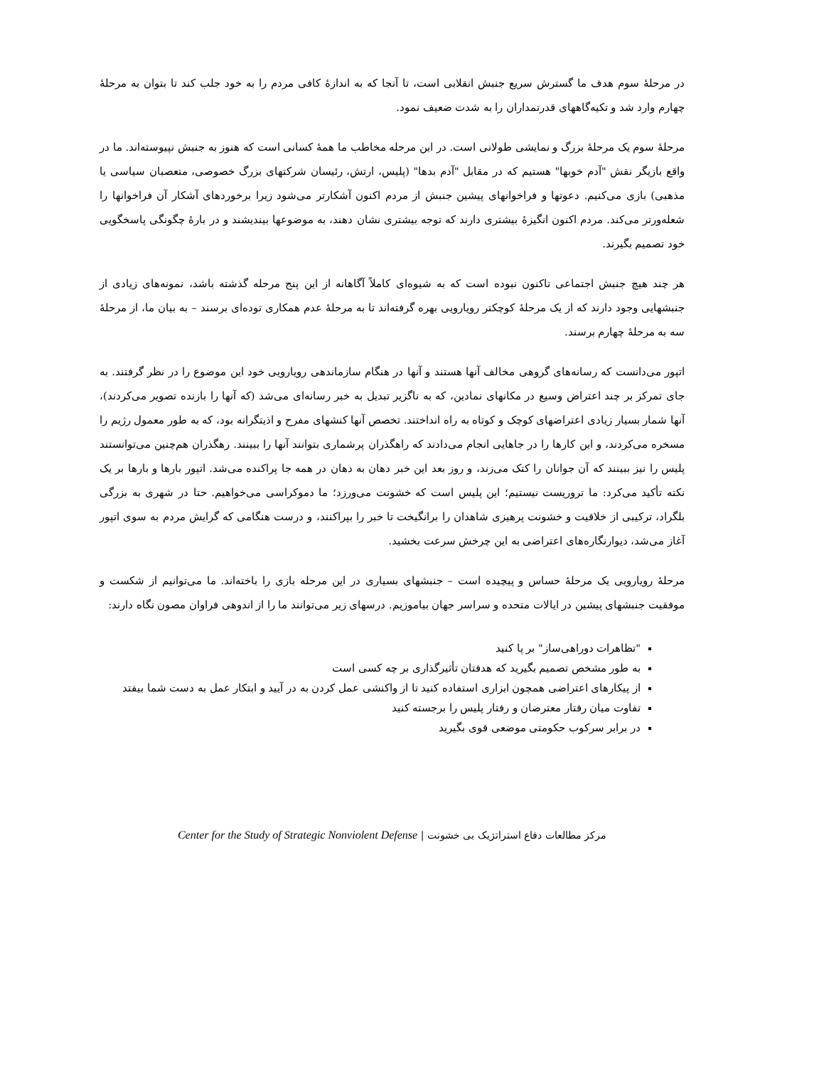در مرحلهٔ سوم هدف ما گسترش سریع جنبش انقلابی است، تا آنجا که به اندازهٔ کافی مردم را به خود جلب کند تا بتوان به مرحلهٔ چهارم وارد شد و تکیه‌گاههای قدرتمداران را به شدت ضعیف نمود.
مرحلهٔ سوم یک مرحلهٔ بزرگ و نمایشی طولانی است. در این مرحله مخاطب ما همهٔ کسانی است که هنوز به جنبش نپیوسته‌اند. ما در واقع بازیگر نقش "آدم خوبها" هستیم که در مقابل "آدم بدها" (پلیس، ارتش، رئیسان شرکتهای بزرگ خصوصی، متعصبان سیاسی یا مذهبی) بازی می‌کنیم. دعوتها و فراخوانهای پیشین جنبش از مردم اکنون آشکارتر می‌شود زیرا برخوردهای آشکار آن فراخوانها را شعله‌ورتر می‌کند. مردم اکنون انگیزهٔ بیشتری دارند که توجه بیشتری نشان دهند، به موضوعها بیندیشند و در بارهٔ چگونگی پاسخگویی خود تصمیم بگیرند.
هر چند هیچ جنبش اجتماعی تاکنون نبوده است که به شیوه‌ای کاملاً آگاهانه از این پنج مرحله گذشته باشد، نمونه‌های زیادی از جنبشهایی وجود دارند که از یک مرحلهٔ کوچکتر رویارویی بهره گرفته‌اند تا به مرحلهٔ عدم همکاری توده‌ای برسند – به بیان ما، از مرحلهٔ سه به مرحلهٔ چهارم برسند.
اتپور می‌دانست که رسانه‌های گروهی مخالف آنها هستند و آنها در هنگام سازماندهی رویارویی خود این موضوع را در نظر گرفتند. به جای تمرکز بر چند اعتراض وسیع در مکانهای نمادین، که به ناگزیر تبدیل به خبر رسانه‌ای می‌شد (که آنها را بازنده تصویر می‌کردند)، آنها شمار بسیار زیادی اعتراضهای کوچک و کوتاه به راه انداختند. تخصص آنها کنشهای مفرح و اذیتگرانه بود، که به طور معمول رژیم را مسخره می‌کردند، و این کارها را در جاهایی انجام می‌دادند که راهگذران پرشماری بتوانند آنها را ببینند. رهگذران هم‌چنین می‌توانستند پلیس را نیز ببینند که آن جوانان را کتک می‌زند، و روز بعد این خبر دهان به دهان در همه جا پراکنده می‌شد. اتپور بارها و بارها بر یک نکته تأکید می‌کرد: ما تروریست نیستیم؛ این پلیس است که خشونت می‌ورزد؛ ما دموکراسی می‌خواهیم. حتا در شهری به بزرگی بلگراد، ترکیبی از خلاقیت و خشونت پرهیزی شاهدان را برانگیخت تا خبر را بپراکنند، و درست هنگامی که گرایش مردم به سوی اتپور آغاز می‌شد، دیوارنگاره‌های اعتراضی به این چرخش سرعت بخشید.
مرحلهٔ رویارویی یک مرحلهٔ حساس و پیچیده است – جنبشهای بسیاری در این مرحله بازی را باخته‌اند. ما می‌توانیم از شکست و موفقیت جنبشهای پیشین در ایالات متحده و سراسر جهان بیاموزیم. درسهای زیر می‌توانند ما را از اندوهی فراوان مصون نگاه دارند:
"تظاهرات دوراهی‌ساز" بر پا کنید
به طور مشخص تصمیم بگیرید که هدفتان تأثیرگذاری بر چه کسی است
از پیکارهای اعتراضی همچون ابزاری استفاده کنید تا از واکنشی عمل کردن به در آیید و ابتکار عمل به دست شما بیفتد
تفاوت میان رفتار معترضان و رفتار پلیس را برجسته کنید
در برابر سرکوب حکومتی موضعی قوی بگیرید
مرکز مطالعات دفاع استراتژیک بی خشونت | Center for the Study of Strategic Nonviolent Defense